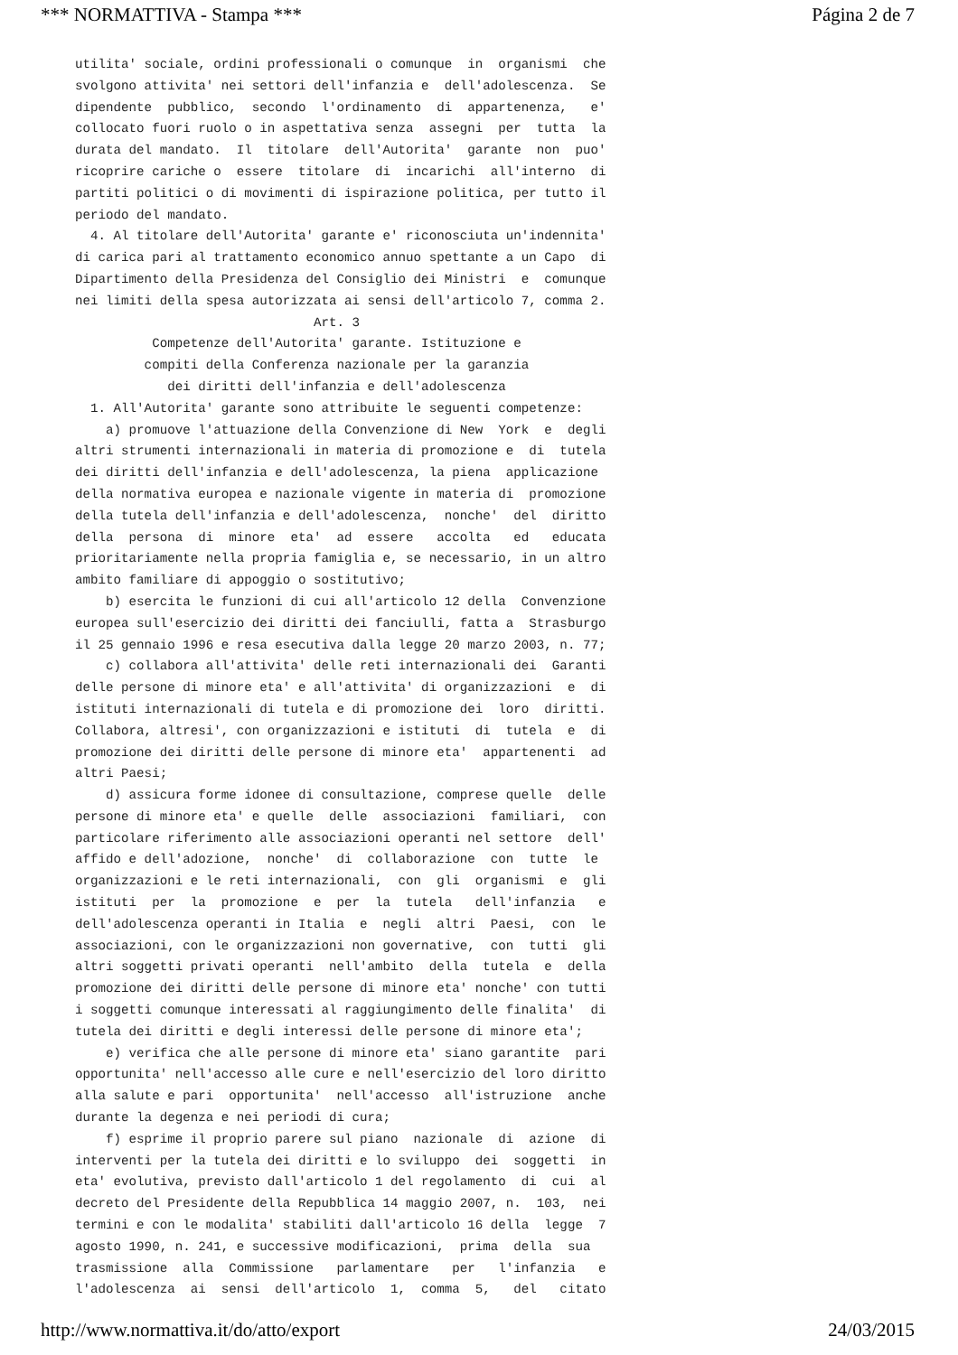*** NORMATTIVA - Stampa *** Página 2 de 7
utilita' sociale, ordini professionali o comunque in organismi che svolgono attivita' nei settori dell'infanzia e dell'adolescenza. Se dipendente pubblico, secondo l'ordinamento di appartenenza, e' collocato fuori ruolo o in aspettativa senza assegni per tutta la durata del mandato. Il titolare dell'Autorita' garante non puo' ricoprire cariche o essere titolare di incarichi all'interno di partiti politici o di movimenti di ispirazione politica, per tutto il periodo del mandato. 4. Al titolare dell'Autorita' garante e' riconosciuta un'indennita' di carica pari al trattamento economico annuo spettante a un Capo di Dipartimento della Presidenza del Consiglio dei Ministri e comunque nei limiti della spesa autorizzata ai sensi dell'articolo 7, comma 2. Art. 3 Competenze dell'Autorita' garante. Istituzione e compiti della Conferenza nazionale per la garanzia dei diritti dell'infanzia e dell'adolescenza 1. All'Autorita' garante sono attribuite le seguenti competenze: a) promuove l'attuazione della Convenzione di New York e degli altri strumenti internazionali in materia di promozione e di tutela dei diritti dell'infanzia e dell'adolescenza, la piena applicazione della normativa europea e nazionale vigente in materia di promozione della tutela dell'infanzia e dell'adolescenza, nonche' del diritto della persona di minore eta' ad essere accolta ed educata prioritariamente nella propria famiglia e, se necessario, in un altro ambito familiare di appoggio o sostitutivo; b) esercita le funzioni di cui all'articolo 12 della Convenzione europea sull'esercizio dei diritti dei fanciulli, fatta a Strasburgo il 25 gennaio 1996 e resa esecutiva dalla legge 20 marzo 2003, n. 77; c) collabora all'attivita' delle reti internazionali dei Garanti delle persone di minore eta' e all'attivita' di organizzazioni e di istituti internazionali di tutela e di promozione dei loro diritti. Collabora, altresi', con organizzazioni e istituti di tutela e di promozione dei diritti delle persone di minore eta' appartenenti ad altri Paesi; d) assicura forme idonee di consultazione, comprese quelle delle persone di minore eta' e quelle delle associazioni familiari, con particolare riferimento alle associazioni operanti nel settore dell' affido e dell'adozione, nonche' di collaborazione con tutte le organizzazioni e le reti internazionali, con gli organismi e gli istituti per la promozione e per la tutela dell'infanzia e dell'adolescenza operanti in Italia e negli altri Paesi, con le associazioni, con le organizzazioni non governative, con tutti gli altri soggetti privati operanti nell'ambito della tutela e della promozione dei diritti delle persone di minore eta' nonche' con tutti i soggetti comunque interessati al raggiungimento delle finalita' di tutela dei diritti e degli interessi delle persone di minore eta'; e) verifica che alle persone di minore eta' siano garantite pari opportunita' nell'accesso alle cure e nell'esercizio del loro diritto alla salute e pari opportunita' nell'accesso all'istruzione anche durante la degenza e nei periodi di cura; f) esprime il proprio parere sul piano nazionale di azione di interventi per la tutela dei diritti e lo sviluppo dei soggetti in eta' evolutiva, previsto dall'articolo 1 del regolamento di cui al decreto del Presidente della Repubblica 14 maggio 2007, n. 103, nei termini e con le modalita' stabiliti dall'articolo 16 della legge 7 agosto 1990, n. 241, e successive modificazioni, prima della sua trasmissione alla Commissione parlamentare per l'infanzia e l'adolescenza ai sensi dell'articolo 1, comma 5, del citato
http://www.normattiva.it/do/atto/export 24/03/2015